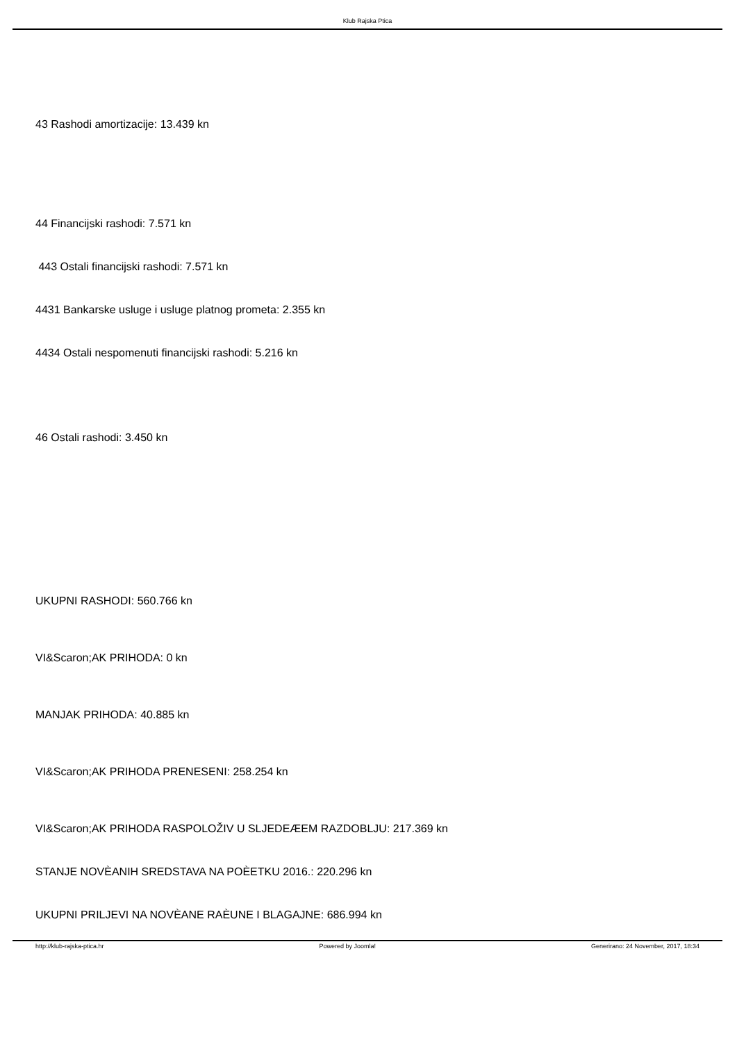Klub Rajska Ptica
43 Rashodi amortizacije: 13.439 kn
44 Financijski rashodi: 7.571 kn
443 Ostali financijski rashodi: 7.571 kn
4431 Bankarske usluge i usluge platnog prometa: 2.355 kn
4434 Ostali nespomenuti financijski rashodi: 5.216 kn
46 Ostali rashodi: 3.450 kn
UKUPNI RASHODI: 560.766 kn
VI&Scaron;AK PRIHODA: 0 kn
MANJAK PRIHODA: 40.885 kn
VI&Scaron;AK PRIHODA PRENESENI: 258.254 kn
VI&Scaron;AK PRIHODA RASPOLOŽIV U SLJEDEÆEM RAZDOBLJU: 217.369 kn
STANJE NOVÈANIH SREDSTAVA NA POÈETKU 2016.: 220.296 kn
UKUPNI PRILJEVI NA NOVÈANE RAÈUNE I BLAGAJNE: 686.994 kn
http://klub-rajska-ptica.hr Powered by Joomla! Generirano: 24 November, 2017, 18:34